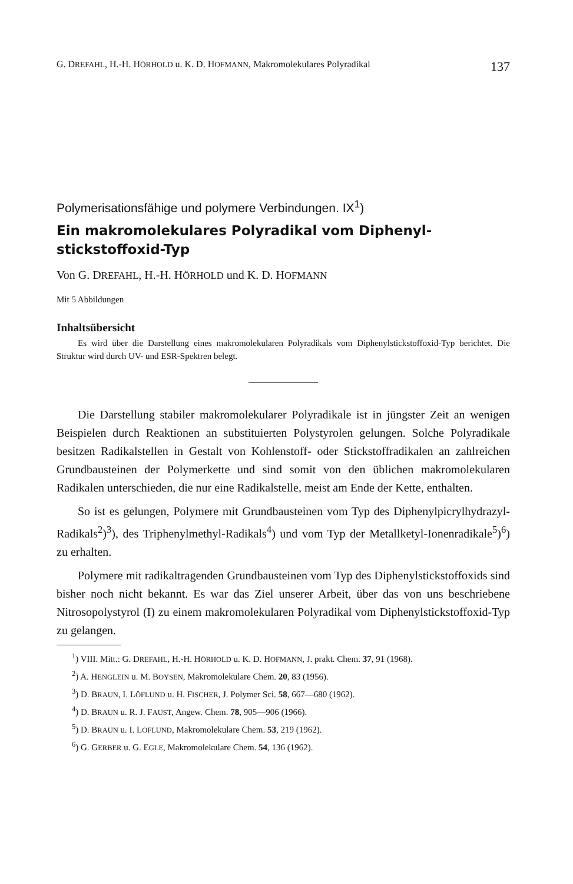G. DREFAHL, H.-H. HÖRHOLD u. K. D. HOFMANN, Makromolekulares Polyradikal 137
Polymerisationsfähige und polymere Verbindungen. IX<sup>1</sup>)
Ein makromolekulares Polyradikal vom Diphenyl-
stickstoffoxid-Typ
Von G. DREFAHL, H.-H. HÖRHOLD und K. D. HOFMANN
Mit 5 Abbildungen
Inhaltsübersicht
Es wird über die Darstellung eines makromolekularen Polyradikals vom Diphenylstickstoffoxid-Typ berichtet. Die Struktur wird durch UV- und ESR-Spektren belegt.
Die Darstellung stabiler makromolekularer Polyradikale ist in jüngster Zeit an wenigen Beispielen durch Reaktionen an substituierten Polystyrolen gelungen. Solche Polyradikale besitzen Radikalstellen in Gestalt von Kohlenstoff- oder Stickstoffradikalen an zahlreichen Grundbausteinen der Polymerkette und sind somit von den üblichen makromolekularen Radikalen unterschieden, die nur eine Radikalstelle, meist am Ende der Kette, enthalten.
So ist es gelungen, Polymere mit Grundbausteinen vom Typ des Diphenylpicrylhydrazyl-Radikals<sup>2</sup>)<sup>3</sup>), des Triphenylmethyl-Radikals<sup>4</sup>) und vom Typ der Metallketyl-Ionenradikale<sup>5</sup>)<sup>6</sup>) zu erhalten.
Polymere mit radikaltragenden Grundbausteinen vom Typ des Diphenylstickstoffoxids sind bisher noch nicht bekannt. Es war das Ziel unserer Arbeit, über das von uns beschriebene Nitrosopolystyrol (I) zu einem makromolekularen Polyradikal vom Diphenylstickstoffoxid-Typ zu gelangen.
<sup>1</sup>) VIII. Mitt.: G. DREFAHL, H.-H. HÖRHOLD u. K. D. HOFMANN, J. prakt. Chem. 37, 91 (1968).
<sup>2</sup>) A. HENGLEIN u. M. BOYSEN, Makromolekulare Chem. 20, 83 (1956).
<sup>3</sup>) D. BRAUN, I. LÖFLUND u. H. FISCHER, J. Polymer Sci. 58, 667—680 (1962).
<sup>4</sup>) D. BRAUN u. R. J. FAUST, Angew. Chem. 78, 905—906 (1966).
<sup>5</sup>) D. BRAUN u. I. LÖFLUND, Makromolekulare Chem. 53, 219 (1962).
<sup>6</sup>) G. GERBER u. G. EGLE, Makromolekulare Chem. 54, 136 (1962).